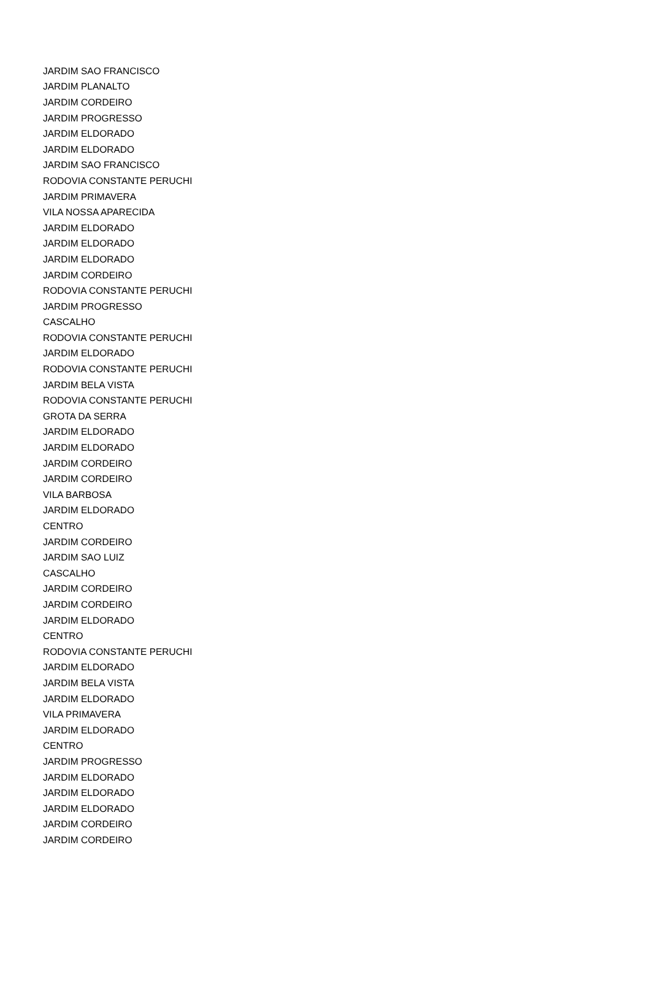| JARDIM SAO FRANCISCO |
| JARDIM PLANALTO |
| JARDIM CORDEIRO |
| JARDIM PROGRESSO |
| JARDIM ELDORADO |
| JARDIM ELDORADO |
| JARDIM SAO FRANCISCO |
| RODOVIA CONSTANTE PERUCHI |
| JARDIM PRIMAVERA |
| VILA NOSSA APARECIDA |
| JARDIM ELDORADO |
| JARDIM ELDORADO |
| JARDIM ELDORADO |
| JARDIM CORDEIRO |
| RODOVIA CONSTANTE PERUCHI |
| JARDIM PROGRESSO |
| CASCALHO |
| RODOVIA CONSTANTE PERUCHI |
| JARDIM ELDORADO |
| RODOVIA CONSTANTE PERUCHI |
| JARDIM BELA VISTA |
| RODOVIA CONSTANTE PERUCHI |
| GROTA DA SERRA |
| JARDIM ELDORADO |
| JARDIM ELDORADO |
| JARDIM CORDEIRO |
| JARDIM CORDEIRO |
| VILA BARBOSA |
| JARDIM ELDORADO |
| CENTRO |
| JARDIM CORDEIRO |
| JARDIM SAO LUIZ |
| CASCALHO |
| JARDIM CORDEIRO |
| JARDIM CORDEIRO |
| JARDIM ELDORADO |
| CENTRO |
| RODOVIA CONSTANTE PERUCHI |
| JARDIM ELDORADO |
| JARDIM BELA VISTA |
| JARDIM ELDORADO |
| VILA PRIMAVERA |
| JARDIM ELDORADO |
| CENTRO |
| JARDIM PROGRESSO |
| JARDIM ELDORADO |
| JARDIM ELDORADO |
| JARDIM ELDORADO |
| JARDIM CORDEIRO |
| JARDIM CORDEIRO |